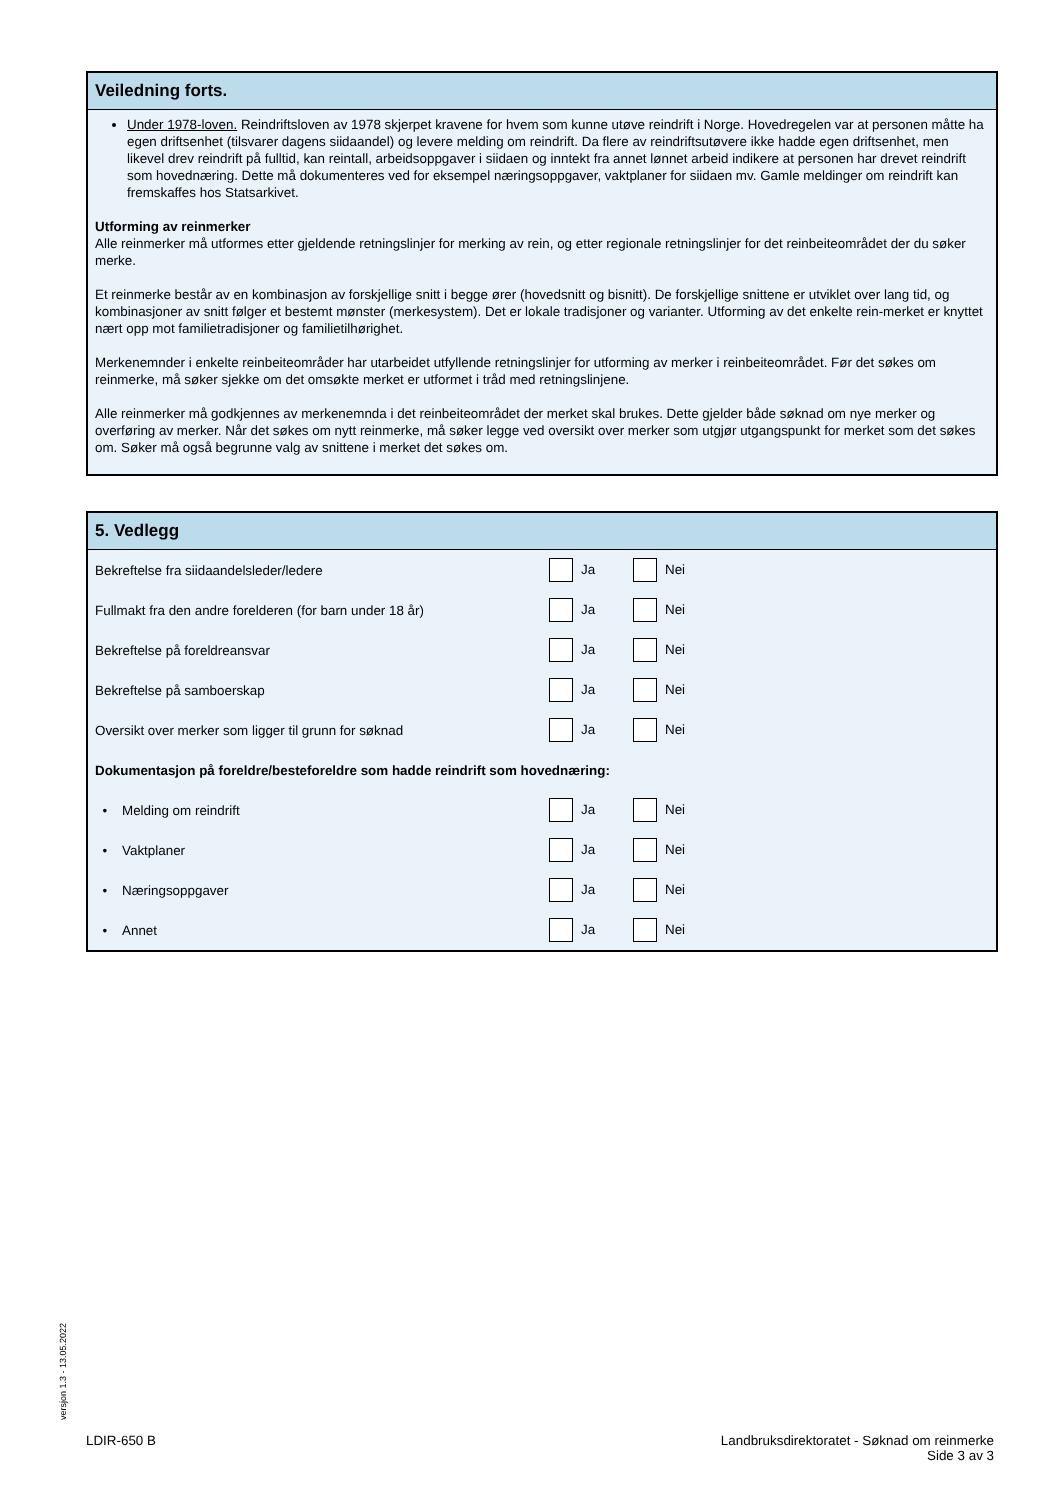Veiledning forts.
Under 1978-loven. Reindriftsloven av 1978 skjerpet kravene for hvem som kunne utøve reindrift i Norge. Hovedregelen var at personen måtte ha egen driftsenhet (tilsvarer dagens siidaandel) og levere melding om reindrift. Da flere av reindriftsutøvere ikke hadde egen driftsenhet, men likevel drev reindrift på fulltid, kan reintall, arbeidsoppgaver i siidaen og inntekt fra annet lønnet arbeid indikere at personen har drevet reindrift som hovednæring. Dette må dokumenteres ved for eksempel næringsoppgaver, vaktplaner for siidaen mv. Gamle meldinger om reindrift kan fremskaffes hos Statsarkivet.
Utforming av reinmerker
Alle reinmerker må utformes etter gjeldende retningslinjer for merking av rein, og etter regionale retningslinjer for det reinbeiteområdet der du søker merke.
Et reinmerke består av en kombinasjon av forskjellige snitt i begge ører (hovedsnitt og bisnitt). De forskjellige snittene er utviklet over lang tid, og kombinasjoner av snitt følger et bestemt mønster (merkesystem). Det er lokale tradisjoner og varianter. Utforming av det enkelte rein-merket er knyttet nært opp mot familietradisjoner og familietilhørighet.
Merkenemnder i enkelte reinbeiteområder har utarbeidet utfyllende retningslinjer for utforming av merker i reinbeiteområdet. Før det søkes om reinmerke, må søker sjekke om det omsøkte merket er utformet i tråd med retningslinjene.
Alle reinmerker må godkjennes av merkenemnda i det reinbeiteområdet der merket skal brukes. Dette gjelder både søknad om nye merker og overføring av merker. Når det søkes om nytt reinmerke, må søker legge ved oversikt over merker som utgjør utgangspunkt for merket som det søkes om. Søker må også begrunne valg av snittene i merket det søkes om.
5. Vedlegg
| Bekreftelse fra siidaandelsleder/ledere | Ja | Nei |
| Fullmakt fra den andre forelderen (for barn under 18 år) | Ja | Nei |
| Bekreftelse på foreldreansvar | Ja | Nei |
| Bekreftelse på samboerskap | Ja | Nei |
| Oversikt over merker som ligger til grunn for søknad | Ja | Nei |
| Dokumentasjon på foreldre/besteforeldre som hadde reindrift som hovednæring: | | |
| • Melding om reindrift | Ja | Nei |
| • Vaktplaner | Ja | Nei |
| • Næringsoppgaver | Ja | Nei |
| • Annet | Ja | Nei |
versjon 1.3 - 13.05.2022
LDIR-650 B Landbruksdirektoratet - Søknad om reinmerke
Side 3 av 3